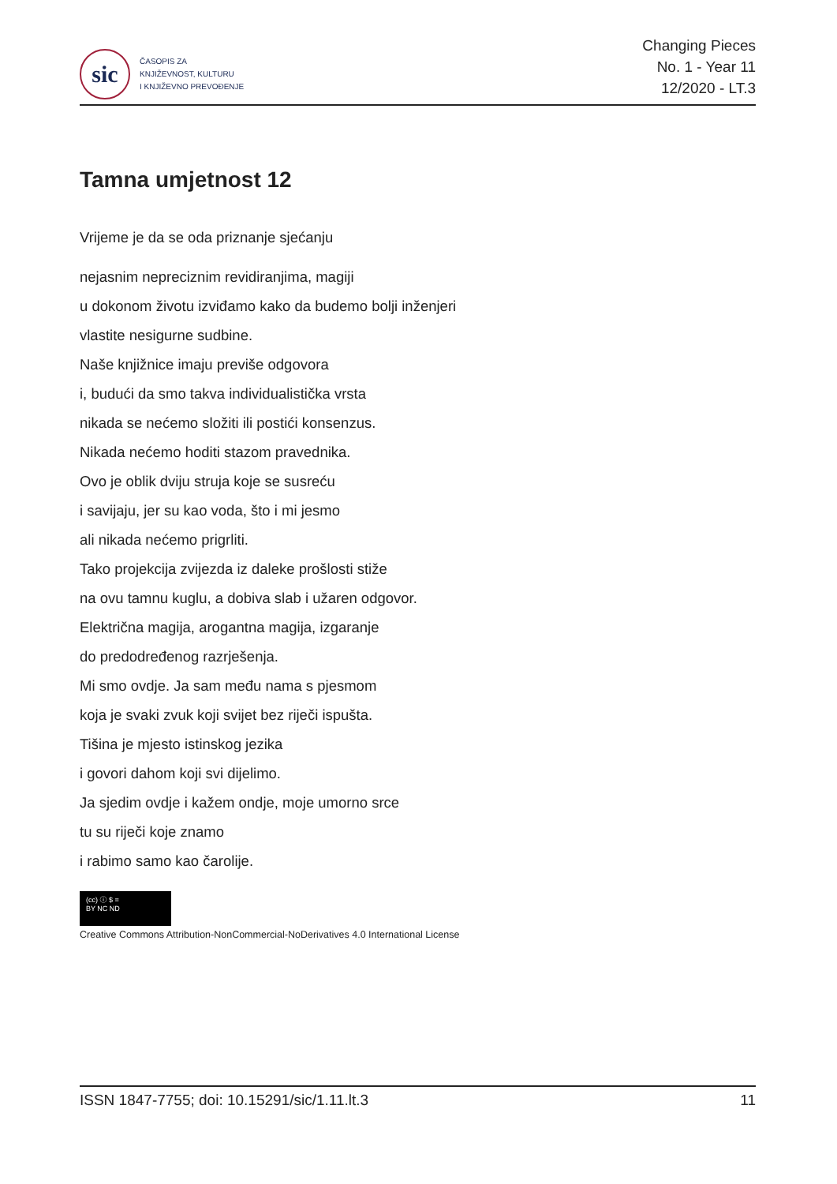sic
ČASOPIS ZA
KNJIŽEVNOST, KULTURU
I KNJIŽEVNO PREVOĐENJE
Changing Pieces
No. 1 - Year 11
12/2020 - LT.3
Tamna umjetnost 12
Vrijeme je da se oda priznanje sjećanju
nejasnim nepreciznim revidiranjima, magiji
u dokonom životu izviđamo kako da budemo bolji inženjeri
vlastite nesigurne sudbine.
Naše knjižnice imaju previše odgovora
i, budući da smo takva individualistička vrsta
nikada se nećemo složiti ili postići konsenzus.
Nikada nećemo hoditi stazom pravednika.
Ovo je oblik dviju struja koje se susreću
i savijaju, jer su kao voda, što i mi jesmo
ali nikada nećemo prigrliti.
Tako projekcija zvijezda iz daleke prošlosti stiže
na ovu tamnu kuglu, a dobiva slab i užaren odgovor.
Električna magija, arogantna magija, izgaranje
do predodređenog razrješenja.
Mi smo ovdje. Ja sam među nama s pjesmom
koja je svaki zvuk koji svijet bez riječi ispušta.
Tišina je mjesto istinskog jezika
i govori dahom koji svi dijelimo.
Ja sjedim ovdje i kažem ondje, moje umorno srce
tu su riječi koje znamo
i rabimo samo kao čarolije.
(cc) ⓘ $ =
BY NC ND
Creative Commons Attribution-NonCommercial-NoDerivatives 4.0 International License
ISSN 1847-7755; doi: 10.15291/sic/1.11.lt.3 11